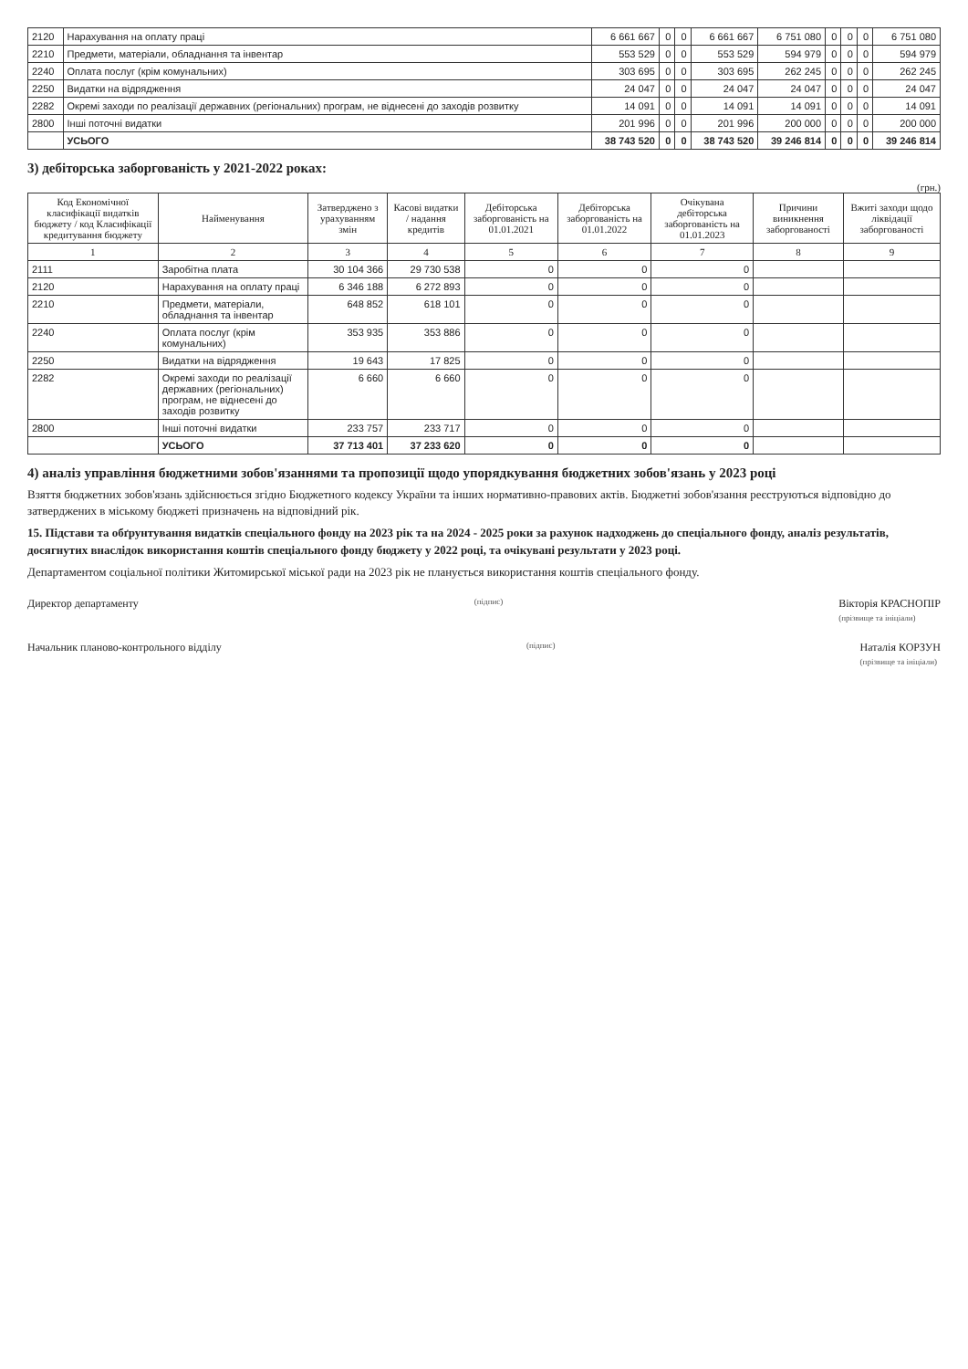| 2120 | Нарахування на оплату праці | 6 661 667 | 0 | 0 | 6 661 667 | 6 751 080 | 0 | 0 | 0 | 6 751 080 |
| 2210 | Предмети, матеріали, обладнання та інвентар | 553 529 | 0 | 0 | 553 529 | 594 979 | 0 | 0 | 0 | 594 979 |
| 2240 | Оплата послуг (крім комунальних) | 303 695 | 0 | 0 | 303 695 | 262 245 | 0 | 0 | 0 | 262 245 |
| 2250 | Видатки на відрядження | 24 047 | 0 | 0 | 24 047 | 24 047 | 0 | 0 | 0 | 24 047 |
| 2282 | Окремі заходи по реалізації державних (регіональних) програм, не віднесені до заходів розвитку | 14 091 | 0 | 0 | 14 091 | 14 091 | 0 | 0 | 0 | 14 091 |
| 2800 | Інші поточні видатки | 201 996 | 0 | 0 | 201 996 | 200 000 | 0 | 0 | 0 | 200 000 |
| | УСЬОГО | 38 743 520 | 0 | 0 | 38 743 520 | 39 246 814 | 0 | 0 | 0 | 39 246 814 |
3) дебіторська заборгованість у 2021-2022 роках:
(грн.)
| Код Економічної класифікації видатків бюджету / код Класифікації кредитування бюджету | Найменування | Затверджено з урахуванням змін | Касові видатки / надання кредитів | Дебіторська заборгованість на 01.01.2021 | Дебіторська заборгованість на 01.01.2022 | Очікувана дебіторська заборгованість на 01.01.2023 | Причини виникнення заборгованості | Вжиті заходи щодо ліквідації заборгованості |
| --- | --- | --- | --- | --- | --- | --- | --- | --- |
| 1 | 2 | 3 | 4 | 5 | 6 | 7 | 8 | 9 |
| 2111 | Заробітна плата | 30 104 366 | 29 730 538 | 0 | 0 | 0 | | |
| 2120 | Нарахування на оплату праці | 6 346 188 | 6 272 893 | 0 | 0 | 0 | | |
| 2210 | Предмети, матеріали, обладнання та інвентар | 648 852 | 618 101 | 0 | 0 | 0 | | |
| 2240 | Оплата послуг (крім комунальних) | 353 935 | 353 886 | 0 | 0 | 0 | | |
| 2250 | Видатки на відрядження | 19 643 | 17 825 | 0 | 0 | 0 | | |
| 2282 | Окремі заходи по реалізації державних (регіональних) програм, не віднесені до заходів розвитку | 6 660 | 6 660 | 0 | 0 | 0 | | |
| 2800 | Інші поточні видатки | 233 757 | 233 717 | 0 | 0 | 0 | | |
| | УСЬОГО | 37 713 401 | 37 233 620 | 0 | 0 | 0 | | |
4) аналіз управління бюджетними зобов'язаннями та пропозиції щодо упорядкування бюджетних зобов'язань у 2023 році
Взяття бюджетних зобов'язань здійснюється згідно Бюджетного кодексу України та інших нормативно-правових актів. Бюджетні зобов'язання реєструються відповідно до затверджених в міському бюджеті призначень на відповідний рік.
15. Підстави та обґрунтування видатків спеціального фонду на 2023 рік та на 2024 - 2025 роки за рахунок надходжень до спеціального фонду, аналіз результатів, досягнутих внаслідок використання коштів спеціального фонду бюджету у 2022 році, та очікувані результати у 2023 році.
Департаментом соціальної політики Житомирської міської ради на 2023 рік не планується використання коштів спеціального фонду.
Директор департаменту (підпис) Вікторія КРАСНОПІР
(прізвище та ініціали)
Начальник планово-контрольного відділу (підпис) Наталія КОРЗУН
(прізвище та ініціали)